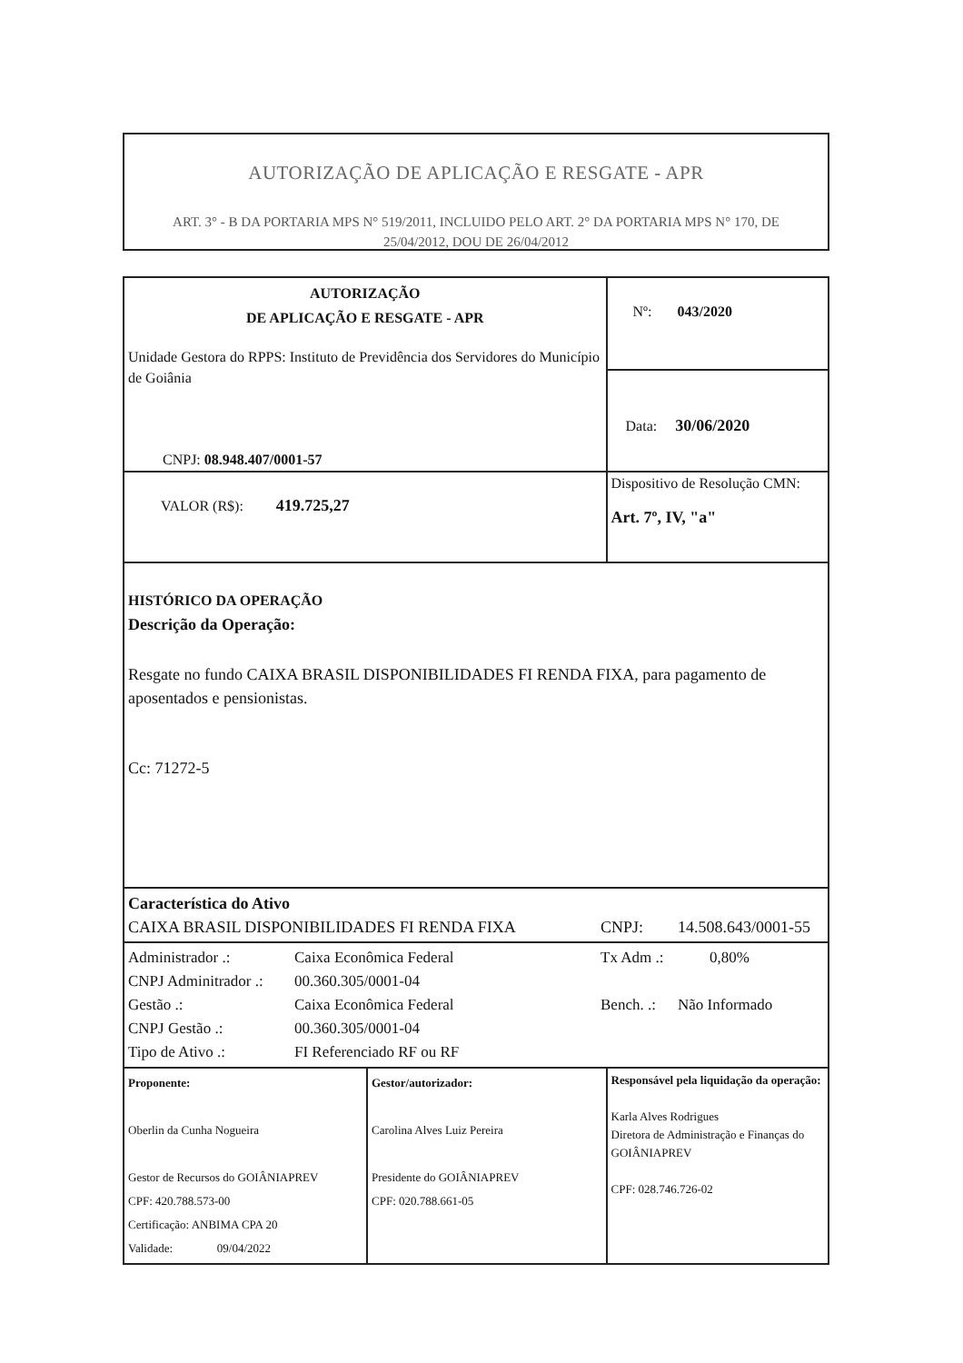AUTORIZAÇÃO DE APLICAÇÃO E RESGATE - APR
ART. 3° - B DA PORTARIA MPS N° 519/2011, INCLUIDO PELO ART. 2° DA PORTARIA MPS N° 170, DE 25/04/2012, DOU DE 26/04/2012
| AUTORIZAÇÃO DE APLICAÇÃO E RESGATE - APR Unidade Gestora do RPPS: Instituto de Previdência dos Servidores do Município de Goiânia CNPJ: 08.948.407/0001-57 | | Nº: 043/2020 | |
| | | Data: 30/06/2020 | |
| VALOR (R$): 419.725,27 | | Dispositivo de Resolução CMN: Art. 7º, IV, "a" | |
| HISTÓRICO DA OPERAÇÃO Descrição da Operação: Resgate no fundo CAIXA BRASIL DISPONIBILIDADES FI RENDA FIXA, para pagamento de aposentados e pensionistas. Cc: 71272-5 | | | |
| Característica do Ativo CAIXA BRASIL DISPONIBILIDADES FI RENDA FIXA CNPJ: 14.508.643/0001-55 | | | |
| Administrador .: Caixa Econômica Federal Tx Adm .: 0,80% CNPJ Adminitrador .: 00.360.305/0001-04 Gestão .: Caixa Econômica Federal Bench. .: Não Informado CNPJ Gestão .: 00.360.305/0001-04 Tipo de Ativo .: FI Referenciado RF ou RF | | | |
| Proponente: Oberlin da Cunha Nogueira Gestor de Recursos do GOIÂNIAPREV CPF: 420.788.573-00 Certificação: ANBIMA CPA 20 Validade: 09/04/2022 | Gestor/autorizador: Carolina Alves Luiz Pereira Presidente do GOIÂNIAPREV CPF: 020.788.661-05 | | Responsável pela liquidação da operação: Karla Alves Rodrigues Diretora de Administração e Finanças do GOIÂNIAPREV CPF: 028.746.726-02 |